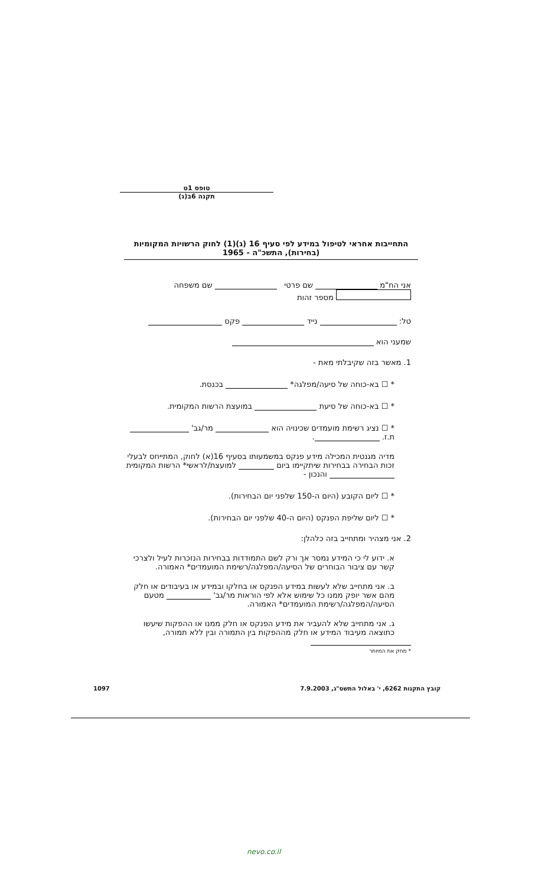טופס 1ט
תקנה 6ב(ג)
התחייבות אחראי לטיפול במידע לפי סעיף 16 (ג)(1) לחוק הרשויות המקומיות
(בחירות), התשכ"ה - 1965
אני הח"מ שם פרטי שם משפחה מספר זהות
טל: נייד פקס
שמעני הוא
1. מאשר בזה שקיבלתי מאת -
* ☐ בא-כוחה של סיעה/מפלגה* בכנסת.
* ☐ בא-כוחה של סיעת במועצת הרשות המקומית.
* ☐ נציג רשימת מועמדים שכינויה הוא מר/גב'
ת.ז. .
מדיה מגנטית המכילה מידע פנקס במשמעותו בסעיף 16(א) לחוק, המתייחס לבעלי זכות הבחירה בבחירות שיתקיימו ביום למועצת/לראשי* הרשות המקומית והנכון -
* ☐ ליום הקובע (היום ה-150 שלפני יום הבחירות).
* ☐ ליום שליפת הפנקס (היום ה-40 שלפני יום הבחירות).
2. אני מצהיר ומתחייב בזה כלהלן:
א. ידוע לי כי המידע נמסר אך ורק לשם התמודדות בבחירות הנזכרות לעיל ולצרכי קשר עם ציבור הבוחרים של הסיעה/המפלגה/רשימת המועמדים* האמורה.
ב. אני מתחייב שלא לעשות במידע הפנקס או בחלקו ובמידע או בעיבודים או חלק מהם אשר יופק ממנו כל שימוש אלא לפי הוראות מר/גב' מטעם הסיעה/המפלגה/רשימת המועמדים* האמורה.
ג. אני מתחייב שלא להעביר את מידע הפנקס או חלק ממנו או ההפקות שיעשו כתוצאה מעיבוד המידע או חלק מההפקות בין התמורה ובין ללא תמורה,
* מחק את המיותר
קובץ התקנות 6262, י' באלול התשס"ג, 7.9.2003 1097
nevo.co.il